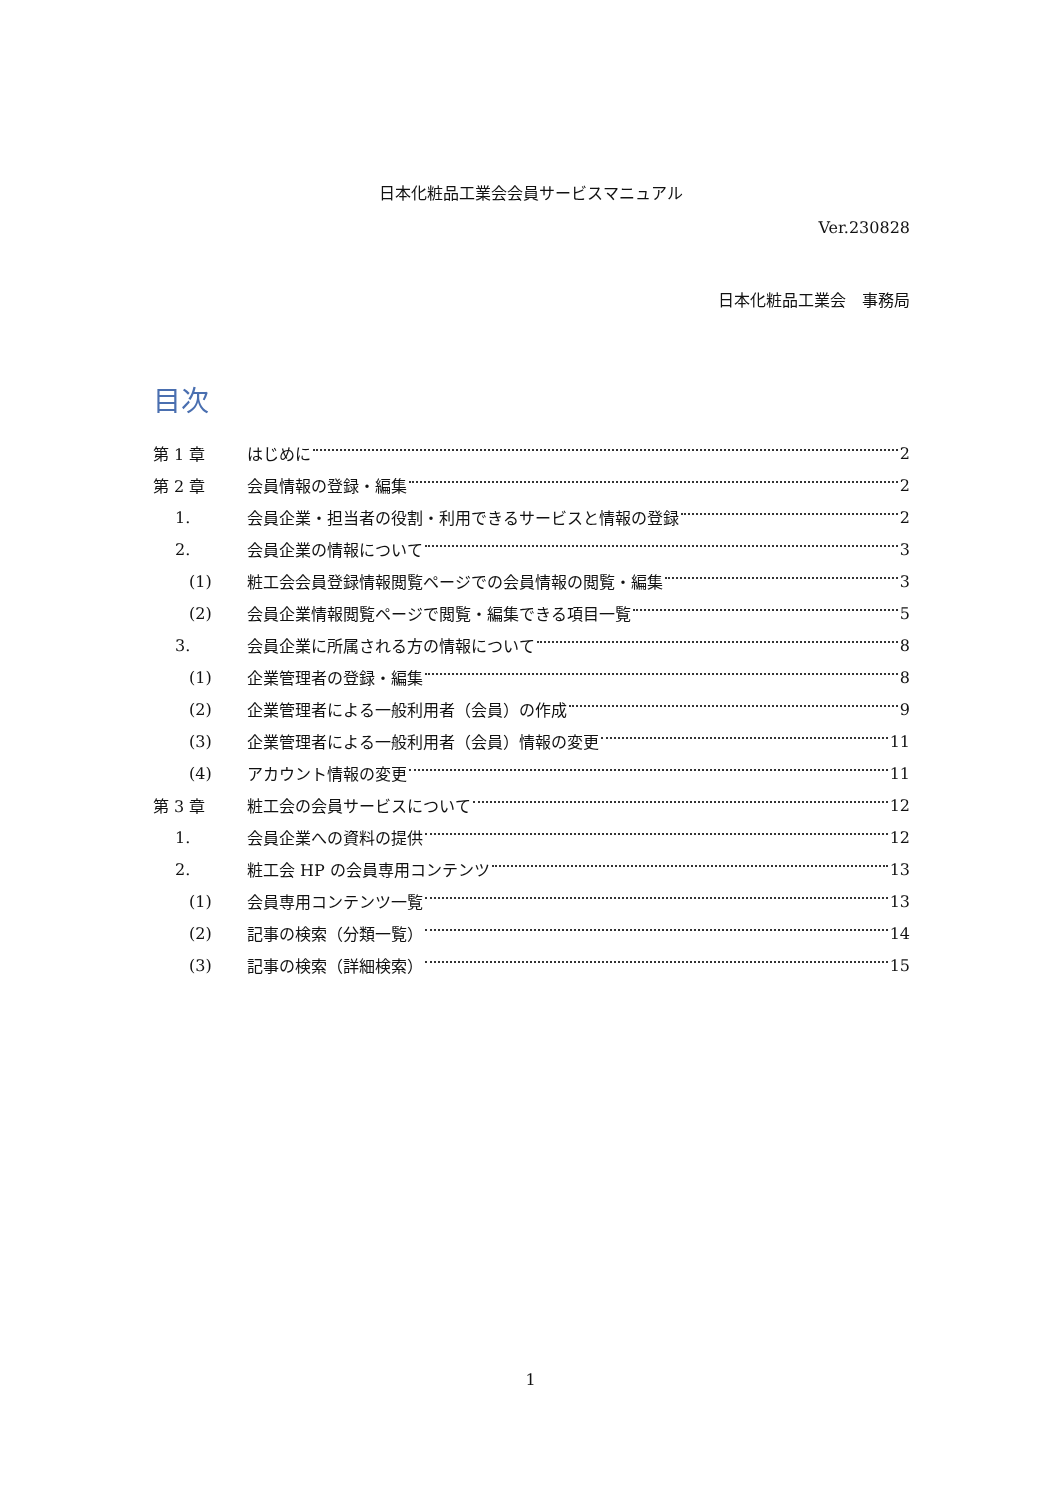日本化粧品工業会会員サービスマニュアル
Ver.230828
日本化粧品工業会　事務局
目次
第 1 章 はじめに 2
第 2 章 会員情報の登録・編集 2
1. 会員企業・担当者の役割・利用できるサービスと情報の登録 2
2. 会員企業の情報について 3
(1) 粧工会会員登録情報閲覧ページでの会員情報の閲覧・編集 3
(2) 会員企業情報閲覧ページで閲覧・編集できる項目一覧 5
3. 会員企業に所属される方の情報について 8
(1) 企業管理者の登録・編集 8
(2) 企業管理者による一般利用者（会員）の作成 9
(3) 企業管理者による一般利用者（会員）情報の変更 11
(4) アカウント情報の変更 11
第 3 章 粧工会の会員サービスについて 12
1. 会員企業への資料の提供 12
2. 粧工会 HP の会員専用コンテンツ 13
(1) 会員専用コンテンツ一覧 13
(2) 記事の検索（分類一覧） 14
(3) 記事の検索（詳細検索） 15
1